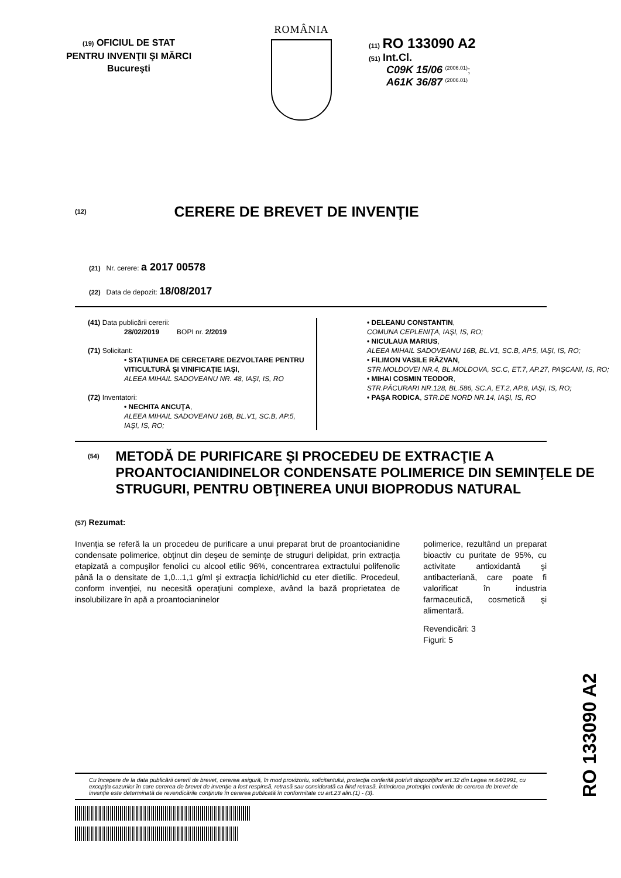(19) OFICIUL DE STAT
PENTRU INVENŢII ŞI MĂRCI
Bucureşti
ROMÂNIA
(11) RO 133090 A2
(51) Int.Cl.
C09K 15/06 <sup>(2006.01)</sup>;
A61K 36/87 <sup>(2006.01)</sup>
(12) CERERE DE BREVET DE INVENŢIE
(21) Nr. cerere: a 2017 00578
(22) Data de depozit: 18/08/2017
(41) Data publicării cererii:
28/02/2019 BOPI nr. 2/2019
(71) Solicitant:
• STAŢIUNEA DE CERCETARE DEZVOLTARE PENTRU VITICULTURĂ ŞI VINIFICAŢIE IAŞI,
ALEEA MIHAIL SADOVEANU NR. 48, IAŞI, IS, RO
(72) Inventatori:
• NECHITA ANCUŢA,
ALEEA MIHAIL SADOVEANU 16B, BL.V1, SC.B, AP.5, IAŞI, IS, RO;
• DELEANU CONSTANTIN,
COMUNA CEPLENIŢA, IAŞI, IS, RO;
• NICULAUA MARIUS,
ALEEA MIHAIL SADOVEANU 16B, BL.V1, SC.B, AP.5, IAŞI, IS, RO;
• FILIMON VASILE RĂZVAN,
STR.MOLDOVEI NR.4, BL.MOLDOVA, SC.C, ET.7, AP.27, PAŞCANI, IS, RO;
• MIHAI COSMIN TEODOR,
STR.PĂCURARI NR.128, BL.586, SC.A, ET.2, AP.8, IAŞI, IS, RO;
• PAŞA RODICA, STR.DE NORD NR.14, IAŞI, IS, RO
(54)
METODĂ DE PURIFICARE ŞI PROCEDEU DE EXTRACŢIE A PROANTOCIANIDINELOR CONDENSATE POLIMERICE DIN SEMINŢELE DE STRUGURI, PENTRU OBŢINEREA UNUI BIOPRODUS NATURAL
(57) Rezumat:
Invenţia se referă la un procedeu de purificare a unui preparat brut de proantocianidine condensate polimerice, obţinut din deşeu de seminţe de struguri delipidat, prin extracţia etapizată a compuşilor fenolici cu alcool etilic 96%, concentrarea extractului polifenolic până la o densitate de 1,0...1,1 g/ml şi extracţia lichid/lichid cu eter dietilic. Procedeul, conform invenţiei, nu necesită operaţiuni complexe, având la bază proprietatea de insolubilizare în apă a proantocianinelor
polimerice, rezultând un preparat bioactiv cu puritate de 95%, cu activitate antioxidantă şi antibacteriană, care poate fi valorificat în industria farmaceutică, cosmetică şi alimentară.
Revendicări: 3
Figuri: 5
Cu începere de la data publicării cererii de brevet, cererea asigură, în mod provizoriu, solicitantului, protecţia conferită potrivit dispoziţiilor art.32 din Legea nr.64/1991, cu excepţia cazurilor în care cererea de brevet de invenţie a fost respinsă, retrasă sau considerată ca fiind retrasă. Întinderea protecţiei conferite de cererea de brevet de invenţie este determinată de revendicările conţinute în cererea publicată în conformitate cu art.23 alin.(1) - (3).
RO 133090 A2